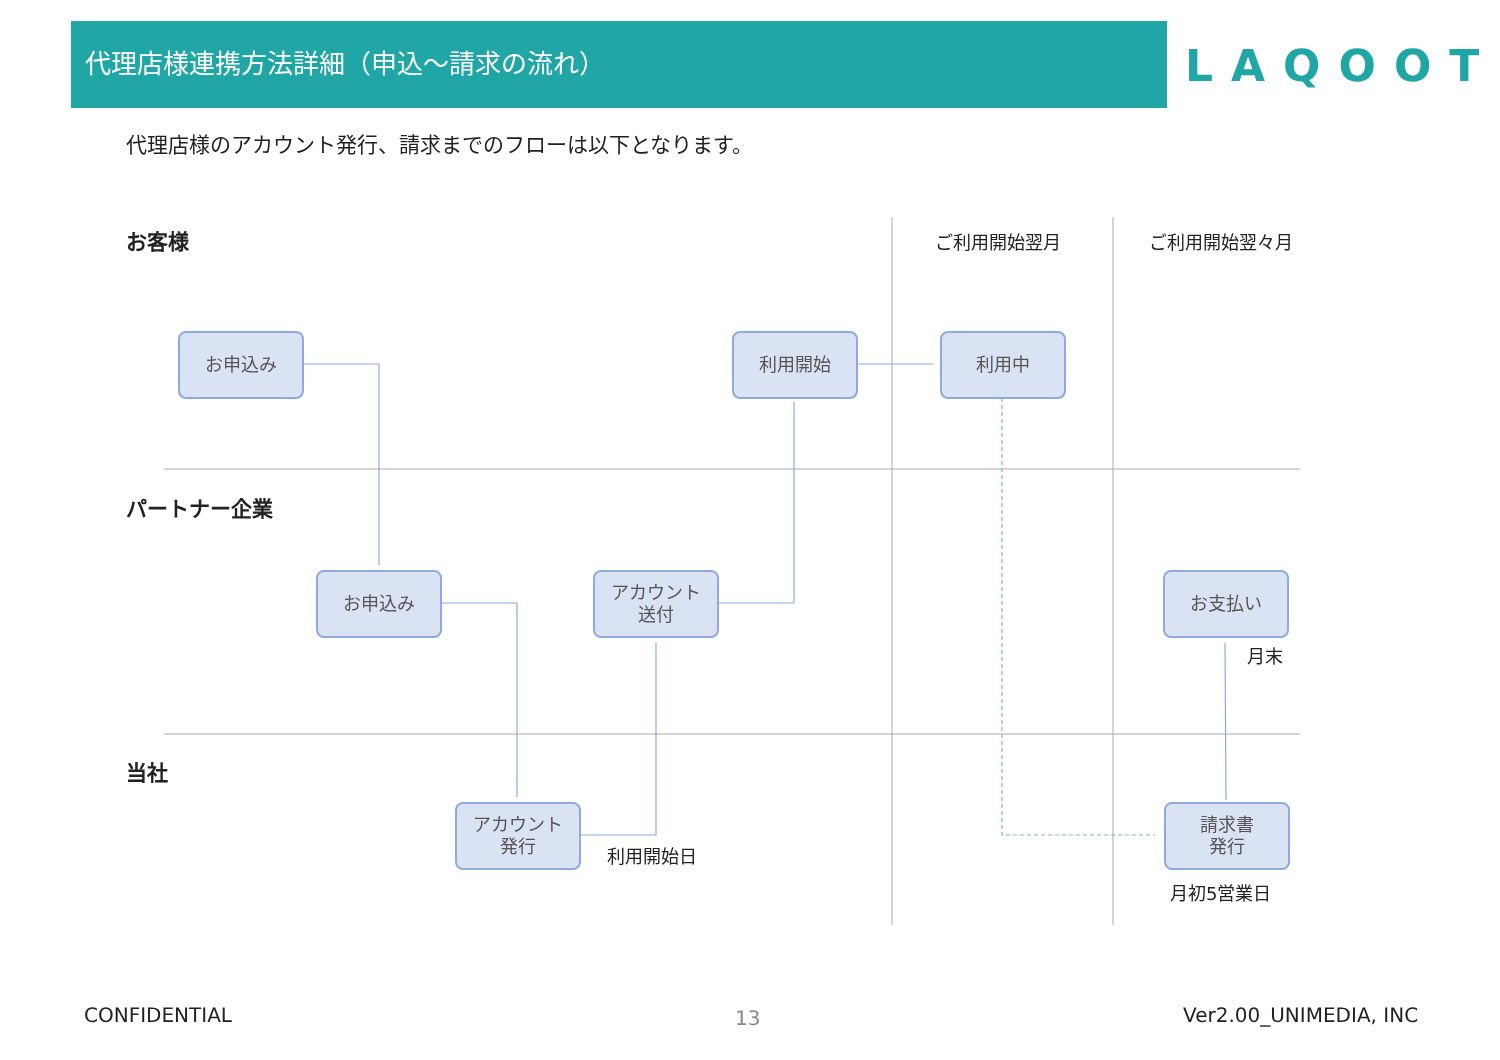代理店様連携方法詳細（申込〜請求の流れ）
LAQOOT
代理店様のアカウント発行、請求までのフローは以下となります。
お客様
パートナー企業
当社
ご利用開始翌月 ご利用開始翌々月
お申込み 利用開始 利用中
お申込み
アカウント
送付
お支払い
月末
アカウント
発行
利用開始日
請求書
発行
月初5営業日
CONFIDENTIAL 13 Ver2.00_UNIMEDIA, INC